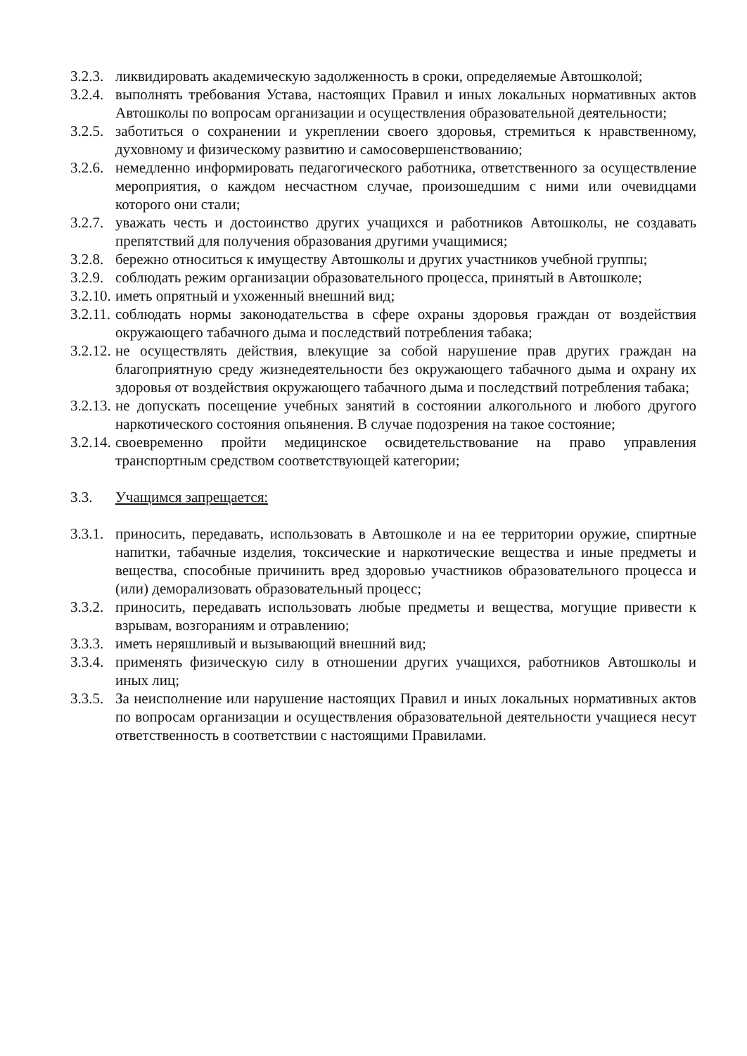3.2.3.
ликвидировать академическую задолженность в сроки, определяемые Автошколой;
3.2.4.
выполнять требования Устава, настоящих Правил и иных локальных нормативных актов Автошколы по вопросам организации и осуществления образовательной деятельности;
3.2.5.
заботиться о сохранении и укреплении своего здоровья, стремиться к нравственному, духовному и физическому развитию и самосовершенствованию;
3.2.6.
немедленно информировать педагогического работника, ответственного за осуществление мероприятия, о каждом несчастном случае, произошедшим с ними или очевидцами которого они стали;
3.2.7.
уважать честь и достоинство других учащихся и работников Автошколы, не создавать препятствий для получения образования другими учащимися;
3.2.8.
бережно относиться к имуществу Автошколы и других участников учебной группы;
3.2.9.
соблюдать режим организации образовательного процесса, принятый в Автошколе;
3.2.10.
иметь опрятный и ухоженный внешний вид;
3.2.11.
соблюдать нормы законодательства в сфере охраны здоровья граждан от воздействия окружающего табачного дыма и последствий потребления табака;
3.2.12.
не осуществлять действия, влекущие за собой нарушение прав других граждан на благоприятную среду жизнедеятельности без окружающего табачного дыма и охрану их здоровья от воздействия окружающего табачного дыма и последствий потребления табака;
3.2.13.
не допускать посещение учебных занятий в состоянии алкогольного и любого другого наркотического состояния опьянения. В случае подозрения на такое состояние;
3.2.14.
своевременно пройти медицинское освидетельствование на право управления транспортным средством соответствующей категории;
3.3. Учащимся запрещается:
3.3.1.
приносить, передавать, использовать в Автошколе и на ее территории оружие, спиртные напитки, табачные изделия, токсические и наркотические вещества и иные предметы и вещества, способные причинить вред здоровью участников образовательного процесса и (или) деморализовать образовательный процесс;
3.3.2.
приносить, передавать использовать любые предметы и вещества, могущие привести к взрывам, возгораниям и отравлению;
3.3.3.
иметь неряшливый и вызывающий внешний вид;
3.3.4.
применять физическую силу в отношении других учащихся, работников Автошколы и иных лиц;
3.3.5.
За неисполнение или нарушение настоящих Правил и иных локальных нормативных актов по вопросам организации и осуществления образовательной деятельности учащиеся несут ответственность в соответствии с настоящими Правилами.